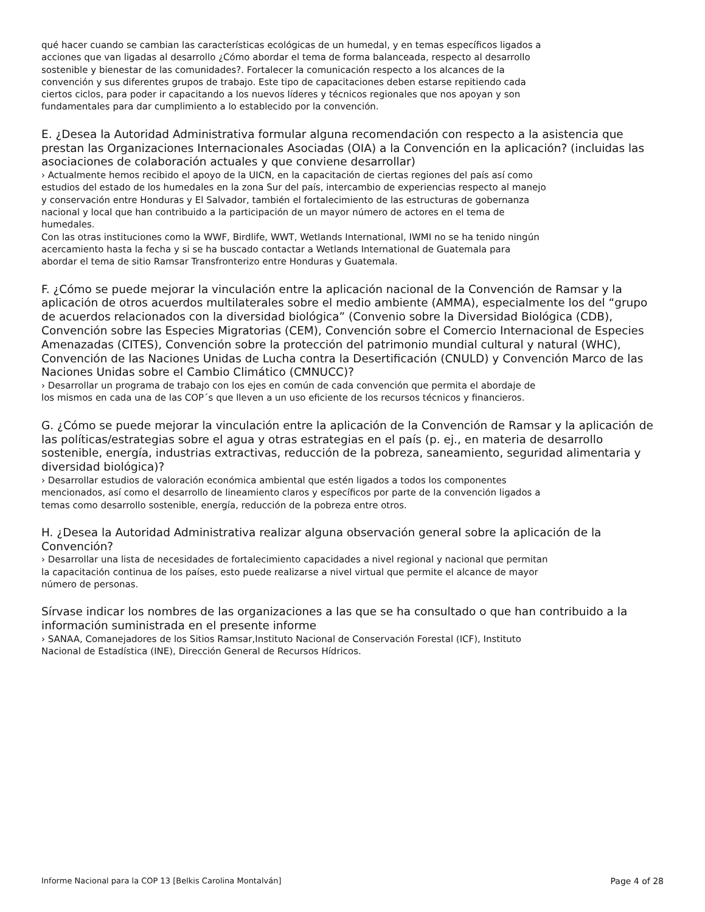qué hacer cuando se cambian las características ecológicas de un humedal, y en temas específicos ligados a
acciones que van ligadas al desarrollo ¿Cómo abordar el tema de forma balanceada, respecto al desarrollo
sostenible y bienestar de las comunidades?. Fortalecer la comunicación respecto a los alcances de la
convención y sus diferentes grupos de trabajo. Este tipo de capacitaciones deben estarse repitiendo cada
ciertos ciclos, para poder ir capacitando a los nuevos líderes y técnicos regionales que nos apoyan y son
fundamentales para dar cumplimiento a lo establecido por la convención.
E. ¿Desea la Autoridad Administrativa formular alguna recomendación con respecto a la asistencia que prestan las Organizaciones Internacionales Asociadas (OIA) a la Convención en la aplicación? (incluidas las asociaciones de colaboración actuales y que conviene desarrollar)
› Actualmente hemos recibido el apoyo de la UICN, en la capacitación de ciertas regiones del país así como
estudios del estado de los humedales en la zona Sur del país, intercambio de experiencias respecto al manejo
y conservación entre Honduras y El Salvador, también el fortalecimiento de las estructuras de gobernanza
nacional y local que han contribuido a la participación de un mayor número de actores en el tema de
humedales.
Con las otras instituciones como la WWF, Birdlife, WWT, Wetlands International, IWMI no se ha tenido ningún
acercamiento hasta la fecha y si se ha buscado contactar a Wetlands International de Guatemala para
abordar el tema de sitio Ramsar Transfronterizo entre Honduras y Guatemala.
F. ¿Cómo se puede mejorar la vinculación entre la aplicación nacional de la Convención de Ramsar y la aplicación de otros acuerdos multilaterales sobre el medio ambiente (AMMA), especialmente los del “grupo de acuerdos relacionados con la diversidad biológica” (Convenio sobre la Diversidad Biológica (CDB), Convención sobre las Especies Migratorias (CEM), Convención sobre el Comercio Internacional de Especies Amenazadas (CITES), Convención sobre la protección del patrimonio mundial cultural y natural (WHC), Convención de las Naciones Unidas de Lucha contra la Desertificación (CNULD) y Convención Marco de las Naciones Unidas sobre el Cambio Climático (CMNUCC)?
› Desarrollar un programa de trabajo con los ejes en común de cada convención que permita el abordaje de
los mismos en cada una de las COP´s que lleven a un uso eficiente de los recursos técnicos y financieros.
G. ¿Cómo se puede mejorar la vinculación entre la aplicación de la Convención de Ramsar y la aplicación de las políticas/estrategias sobre el agua y otras estrategias en el país (p. ej., en materia de desarrollo sostenible, energía, industrias extractivas, reducción de la pobreza, saneamiento, seguridad alimentaria y diversidad biológica)?
› Desarrollar estudios de valoración económica ambiental que estén ligados a todos los componentes
mencionados, así como el desarrollo de lineamiento claros y específicos por parte de la convención ligados a
temas como desarrollo sostenible, energía, reducción de la pobreza entre otros.
H. ¿Desea la Autoridad Administrativa realizar alguna observación general sobre la aplicación de la Convención?
› Desarrollar una lista de necesidades de fortalecimiento capacidades a nivel regional y nacional que permitan
la capacitación continua de los países, esto puede realizarse a nivel virtual que permite el alcance de mayor
número de personas.
Sírvase indicar los nombres de las organizaciones a las que se ha consultado o que han contribuido a la información suministrada en el presente informe
› SANAA, Comanejadores de los Sitios Ramsar,Instituto Nacional de Conservación Forestal (ICF), Instituto
Nacional de Estadística (INE), Dirección General de Recursos Hídricos.
Informe Nacional para la COP 13 [Belkis Carolina Montalván] Page 4 of 28